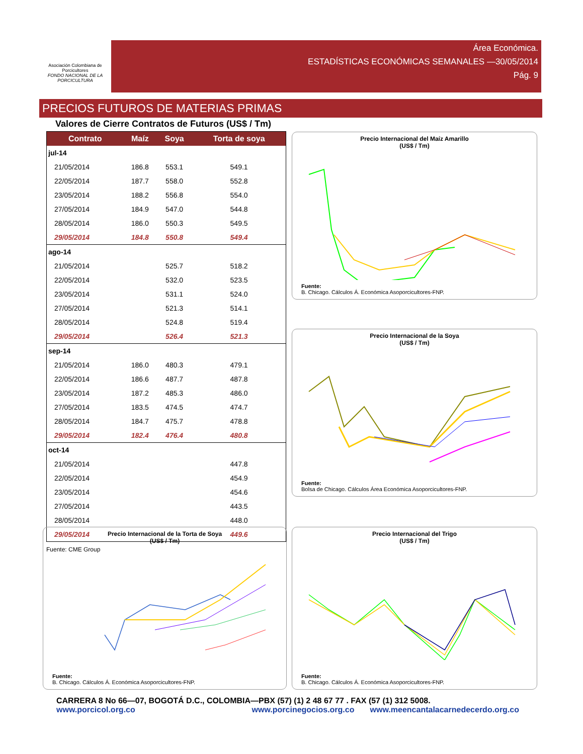Asociación Colombiana de Porcicultores
FONDO NACIONAL DE LA PORCICULTURA
Área Económica.
ESTADÍSTICAS ECONÓMICAS SEMANALES —30/05/2014
Pág. 9
PRECIOS FUTUROS DE MATERIAS PRIMAS
Valores de Cierre Contratos de Futuros (US$ / Tm)
| Contrato | Maíz | Soya | Torta de soya |
| --- | --- | --- | --- |
| jul-14 | | | |
| 21/05/2014 | 186.8 | 553.1 | 549.1 |
| 22/05/2014 | 187.7 | 558.0 | 552.8 |
| 23/05/2014 | 188.2 | 556.8 | 554.0 |
| 27/05/2014 | 184.9 | 547.0 | 544.8 |
| 28/05/2014 | 186.0 | 550.3 | 549.5 |
| 29/05/2014 | 184.8 | 550.8 | 549.4 |
| ago-14 | | | |
| 21/05/2014 | | 525.7 | 518.2 |
| 22/05/2014 | | 532.0 | 523.5 |
| 23/05/2014 | | 531.1 | 524.0 |
| 27/05/2014 | | 521.3 | 514.1 |
| 28/05/2014 | | 524.8 | 519.4 |
| 29/05/2014 | | 526.4 | 521.3 |
| sep-14 | | | |
| 21/05/2014 | 186.0 | 480.3 | 479.1 |
| 22/05/2014 | 186.6 | 487.7 | 487.8 |
| 23/05/2014 | 187.2 | 485.3 | 486.0 |
| 27/05/2014 | 183.5 | 474.5 | 474.7 |
| 28/05/2014 | 184.7 | 475.7 | 478.8 |
| 29/05/2014 | 182.4 | 476.4 | 480.8 |
| oct-14 | | | |
| 21/05/2014 | | | 447.8 |
| 22/05/2014 | | | 454.9 |
| 23/05/2014 | | | 454.6 |
| 27/05/2014 | | | 443.5 |
| 28/05/2014 | | | 448.0 |
| 29/05/2014 | | | 449.6 |
Fuente: CME Group
Precio Internacional del Maíz Amarillo
(US$ / Tm)
Fuente:
B. Chicago. Cálculos Á. Económica Asoporcicultores-FNP.
Precio Internacional de la Soya
(US$ / Tm)
Fuente:
Bolsa de Chicago. Cálculos Área Económica Asoporcicultores-FNP.
Precio Internacional de la Torta de Soya
(US$ / Tm)
Fuente:
B. Chicago. Cálculos Á. Económica Asoporcicultores-FNP.
Precio Internacional del Trigo
(US$ / Tm)
Fuente:
B. Chicago. Cálculos Á. Económica Asoporcicultores-FNP.
CARRERA 8 No 66—07, BOGOTÁ D.C., COLOMBIA—PBX (57) (1) 2 48 67 77 . FAX (57 (1) 312 5008.
www.porcicol.org.co www.porcinegocios.org.co www.meencantalacarnedecerdo.org.co